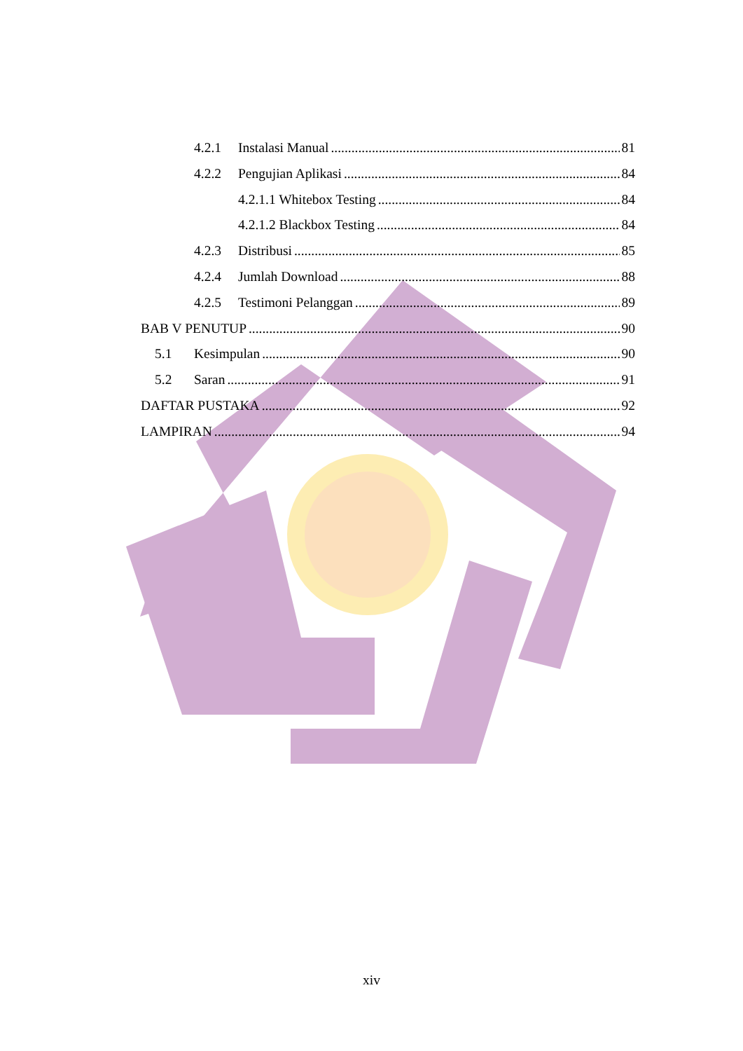4.2.1 Instalasi Manual 81
4.2.2 Pengujian Aplikasi 84
4.2.1.1 Whitebox Testing 84
4.2.1.2 Blackbox Testing 84
4.2.3 Distribusi 85
4.2.4 Jumlah Download 88
4.2.5 Testimoni Pelanggan 89
BAB V PENUTUP 90
5.1 Kesimpulan 90
5.2 Saran 91
DAFTAR PUSTAKA 92
LAMPIRAN 94
xiv